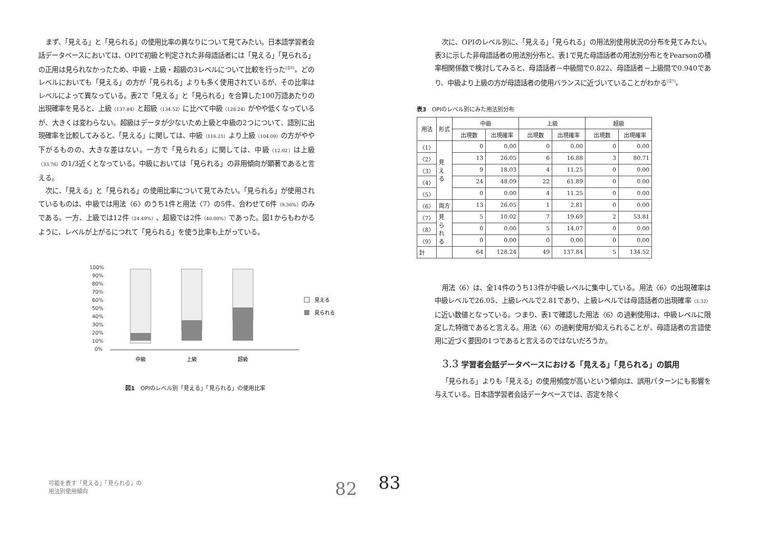まず、「見える」と「見られる」の使用比率の異なりについて見てみたい。日本語学習者会話データベースにおいては、OPIで初級と判定された非母語話者には「見える」「見られる」の正用は見られなかったため、中級・上級・超級の3レベルについて比較を行った<sup>[注6]</sup>。どのレベルにおいても「見える」の方が「見られる」よりも多く使用されているが、その比率はレベルによって異なっている。表2で「見える」と「見られる」を合算した100万語あたりの出現確率を見ると、上級（137.84）と超級（134.52）に比べて中級（128.24）がやや低くなっているが、大きくは変わらない。超級はデータが少ないため上級と中級の2つについて、語別に出現確率を比較してみると、「見える」に関しては、中級（116.21）より上級（104.09）の方がやや下がるものの、大きな差はない。一方で「見られる」に関しては、中級（12.02）は上級（33.76）の1/3近くとなっている。中級においては「見られる」の非用傾向が顕著であると言える。
次に、「見える」と「見られる」の使用比率について見てみたい。「見られる」が使用されているものは、中級では用法〈6〉のうち1件と用法〈7〉の5件、合わせて6件（9.36%）のみである。一方、上級では12件（24.49%）、超級では2件（40.00%）であった。図1からもわかるように、レベルが上がるにつれて「見られる」を使う比率も上がっている。
100%
90%
80%
70%
60%
50%
40%
30%
20%
10%
0%
見える
見られる
中級
上級
超級
図1　OPIのレベル別「見える」「見られる」の使用比率
可能を表す「見える」「見られる」の
用法別使用傾向
82
次に、OPIのレベル別に、「見える」「見られる」の用法別使用状況の分布を見てみたい。表3に示した非母語話者の用法別分布と、表1で見た母語話者の用法別分布とをPearsonの積率相関係数で検討してみると、母語話者－中級間で0.822、母語話者－上級間で0.940であり、中級より上級の方が母語話者の使用バランスに近づいていることがわかる<sup>[注7]</sup>。
表3　OPIのレベル別にみた用法別分布
| 用法 | 形式 | 中級 | | 上級 | | 超級 | |
| --- | --- | --- | --- | --- | --- | --- | --- |
| | | 出現数 | 出現確率 | 出現数 | 出現確率 | 出現数 | 出現確率 |
| 〈1〉 | 見 え る | 0 | 0.00 | 0 | 0.00 | 0 | 0.00 |
| 〈2〉 | | 13 | 26.05 | 6 | 16.88 | 3 | 80.71 |
| 〈3〉 | | 9 | 18.03 | 4 | 11.25 | 0 | 0.00 |
| 〈4〉 | | 24 | 48.09 | 22 | 61.89 | 0 | 0.00 |
| 〈5〉 | | 0 | 0.00 | 4 | 11.25 | 0 | 0.00 |
| 〈6〉 | 両方 | 13 | 26.05 | 1 | 2.81 | 0 | 0.00 |
| 〈7〉 | 見 ら れ る | 5 | 10.02 | 7 | 19.69 | 2 | 53.81 |
| 〈8〉 | | 0 | 0.00 | 5 | 14.07 | 0 | 0.00 |
| 〈9〉 | | 0 | 0.00 | 0 | 0.00 | 0 | 0.00 |
| 計 | | 64 | 128.24 | 49 | 137.84 | 5 | 134.52 |
用法〈6〉は、全14件のうち13件が中級レベルに集中している。用法〈6〉の出現確率は中級レベルで26.05、上級レベルで2.81であり、上級レベルでは母語話者の出現確率（3.32）に近い数値となっている。つまり、表1で確認した用法〈6〉の過剰使用は、中級レベルに限定した特徴であると言える。用法〈6〉の過剰使用が抑えられることが、母語話者の言語使用に近づく要因の1つであると言えるのではないだろうか。
3.3 学習者会話データベースにおける「見える」「見られる」の誤用
「見られる」よりも「見える」の使用頻度が高いという傾向は、誤用パターンにも影響を与えている。日本語学習者会話データベースでは、否定を除く
83